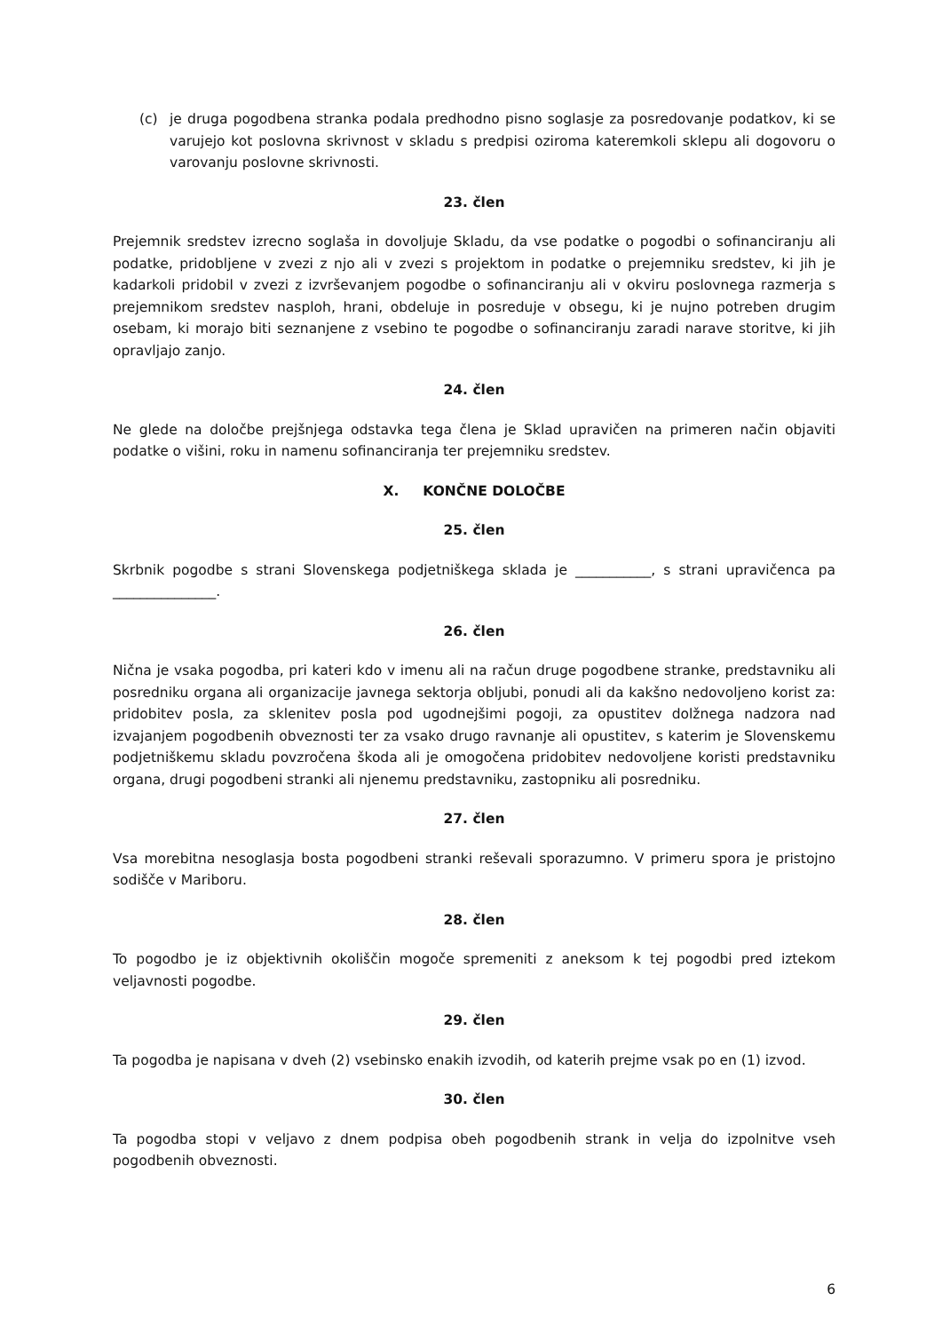(c) je druga pogodbena stranka podala predhodno pisno soglasje za posredovanje podatkov, ki se varujejo kot poslovna skrivnost v skladu s predpisi oziroma kateremkoli sklepu ali dogovoru o varovanju poslovne skrivnosti.
23. člen
Prejemnik sredstev izrecno soglaša in dovoljuje Skladu, da vse podatke o pogodbi o sofinanciranju ali podatke, pridobljene v zvezi z njo ali v zvezi s projektom in podatke o prejemniku sredstev, ki jih je kadarkoli pridobil v zvezi z izvrševanjem pogodbe o sofinanciranju ali v okviru poslovnega razmerja s prejemnikom sredstev nasploh, hrani, obdeluje in posreduje v obsegu, ki je nujno potreben drugim osebam, ki morajo biti seznanjene z vsebino te pogodbe o sofinanciranju zaradi narave storitve, ki jih opravljajo zanjo.
24. člen
Ne glede na določbe prejšnjega odstavka tega člena je Sklad upravičen na primeren način objaviti podatke o višini, roku in namenu sofinanciranja ter prejemniku sredstev.
X. KONČNE DOLOČBE
25. člen
Skrbnik pogodbe s strani Slovenskega podjetniškega sklada je ___________, s strani upravičenca pa _______________.
26. člen
Nična je vsaka pogodba, pri kateri kdo v imenu ali na račun druge pogodbene stranke, predstavniku ali posredniku organa ali organizacije javnega sektorja obljubi, ponudi ali da kakšno nedovoljeno korist za: pridobitev posla, za sklenitev posla pod ugodnejšimi pogoji, za opustitev dolžnega nadzora nad izvajanjem pogodbenih obveznosti ter za vsako drugo ravnanje ali opustitev, s katerim je Slovenskemu podjetniškemu skladu povzročena škoda ali je omogočena pridobitev nedovoljene koristi predstavniku organa, drugi pogodbeni stranki ali njenemu predstavniku, zastopniku ali posredniku.
27. člen
Vsa morebitna nesoglasja bosta pogodbeni stranki reševali sporazumno. V primeru spora je pristojno sodišče v Mariboru.
28. člen
To pogodbo je iz objektivnih okoliščin mogoče spremeniti z aneksom k tej pogodbi pred iztekom veljavnosti pogodbe.
29. člen
Ta pogodba je napisana v dveh (2) vsebinsko enakih izvodih, od katerih prejme vsak po en (1) izvod.
30. člen
Ta pogodba stopi v veljavo z dnem podpisa obeh pogodbenih strank in velja do izpolnitve vseh pogodbenih obveznosti.
6